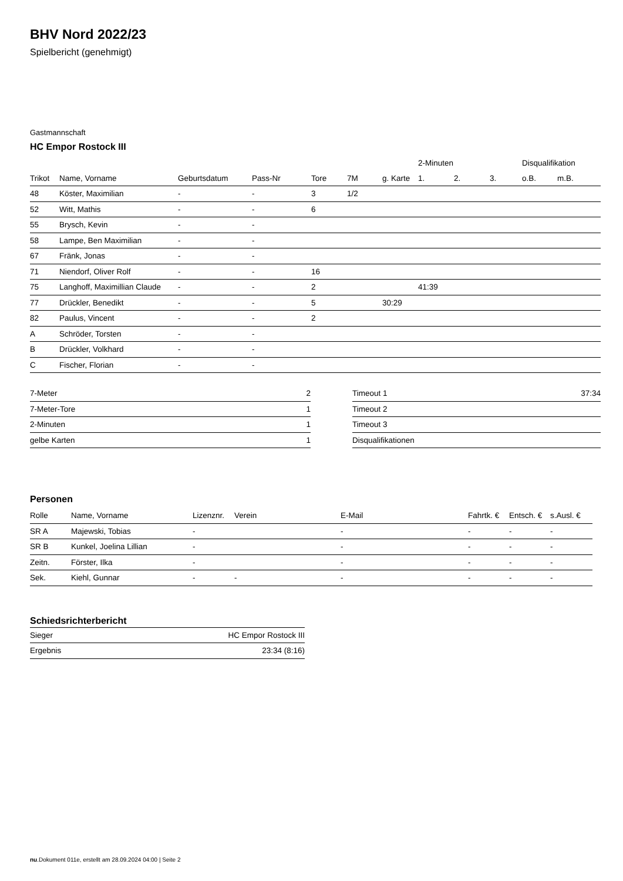BHV Nord 2022/23
Spielbericht (genehmigt)
Gastmannschaft
HC Empor Rostock III
| | | | | | | | 2-Minuten | | | Disqualifikation | |
| --- | --- | --- | --- | --- | --- | --- | --- | --- | --- | --- | --- |
| Trikot | Name, Vorname | Geburtsdatum | Pass-Nr | Tore | 7M | g. Karte | 1. | 2. | 3. | o.B. | m.B. |
| 48 | Köster, Maximilian | - | - | 3 | 1/2 | | | | | | |
| 52 | Witt, Mathis | - | - | 6 | | | | | | | |
| 55 | Brysch, Kevin | - | - | | | | | | | | |
| 58 | Lampe, Ben Maximilian | - | - | | | | | | | | |
| 67 | Fränk, Jonas | - | - | | | | | | | | |
| 71 | Niendorf, Oliver Rolf | - | - | 16 | | | | | | | |
| 75 | Langhoff, Maximillian Claude | - | - | 2 | | | 41:39 | | | | |
| 77 | Drückler, Benedikt | - | - | 5 | | 30:29 | | | | | |
| 82 | Paulus, Vincent | - | - | 2 | | | | | | | |
| A | Schröder, Torsten | - | - | | | | | | | | |
| B | Drückler, Volkhard | - | - | | | | | | | | |
| C | Fischer, Florian | - | - | | | | | | | | |
| 7-Meter | 2 |
| 7-Meter-Tore | 1 |
| 2-Minuten | 1 |
| gelbe Karten | 1 |
| Timeout 1 | 37:34 |
| Timeout 2 | |
| Timeout 3 | |
| Disqualifikationen | |
Personen
| Rolle | Name, Vorname | Lizenznr. | Verein | E-Mail | Fahrtk. € | Entsch. € | s.Ausl. € |
| --- | --- | --- | --- | --- | --- | --- | --- |
| SR A | Majewski, Tobias | - | | - | - | - | - |
| SR B | Kunkel, Joelina Lillian | - | | - | - | - | - |
| Zeitn. | Förster, Ilka | - | | - | - | - | - |
| Sek. | Kiehl, Gunnar | - | - | - | - | - | - |
Schiedsrichterbericht
| Sieger | HC Empor Rostock III |
| Ergebnis | 23:34 (8:16) |
nu.Dokument 011e, erstellt am 28.09.2024 04:00 | Seite 2